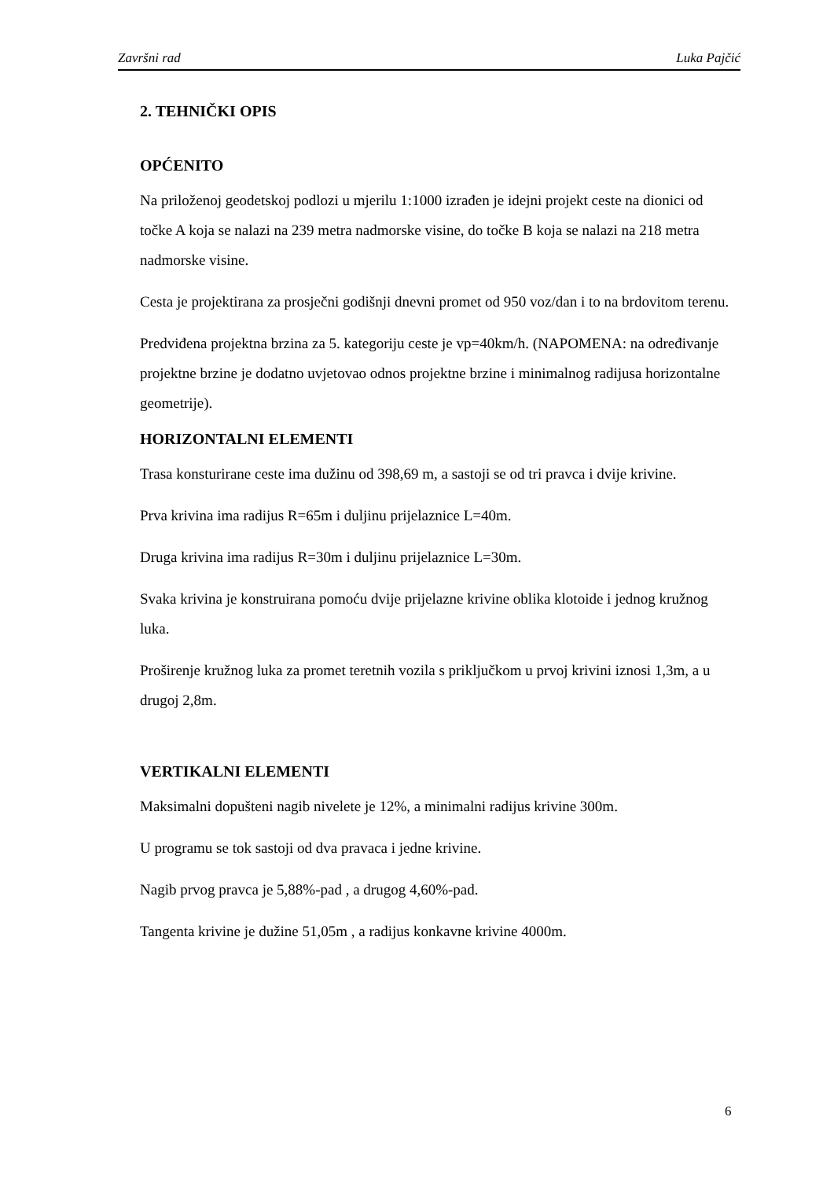Završni rad Luka Pajčić
2. TEHNIČKI OPIS
OPĆENITO
Na priloženoj geodetskoj podlozi u mjerilu 1:1000 izrađen je idejni projekt ceste na dionici od točke A koja se nalazi na 239 metra nadmorske visine, do točke B koja se nalazi na 218 metra nadmorske visine.
Cesta je projektirana za prosječni godišnji dnevni promet od 950 voz/dan i to na brdovitom terenu.
Predviđena projektna brzina za 5. kategoriju ceste je vp=40km/h. (NAPOMENA: na određivanje projektne brzine je dodatno uvjetovao odnos projektne brzine i minimalnog radijusa horizontalne geometrije).
HORIZONTALNI ELEMENTI
Trasa konsturirane ceste ima dužinu od 398,69 m, a sastoji se od tri pravca i dvije krivine.
Prva krivina ima radijus R=65m i duljinu prijelaznice L=40m.
Druga krivina ima radijus R=30m i duljinu prijelaznice L=30m.
Svaka krivina je konstruirana pomoću dvije prijelazne krivine oblika klotoide i jednog kružnog luka.
Proširenje kružnog luka za promet teretnih vozila s priključkom u prvoj krivini iznosi 1,3m, a u drugoj 2,8m.
VERTIKALNI ELEMENTI
Maksimalni dopušteni nagib nivelete je 12%, a minimalni radijus krivine 300m.
U programu se tok sastoji od dva pravaca i jedne krivine.
Nagib prvog pravca je 5,88%-pad , a drugog 4,60%-pad.
Tangenta krivine je dužine 51,05m , a radijus konkavne krivine 4000m.
6